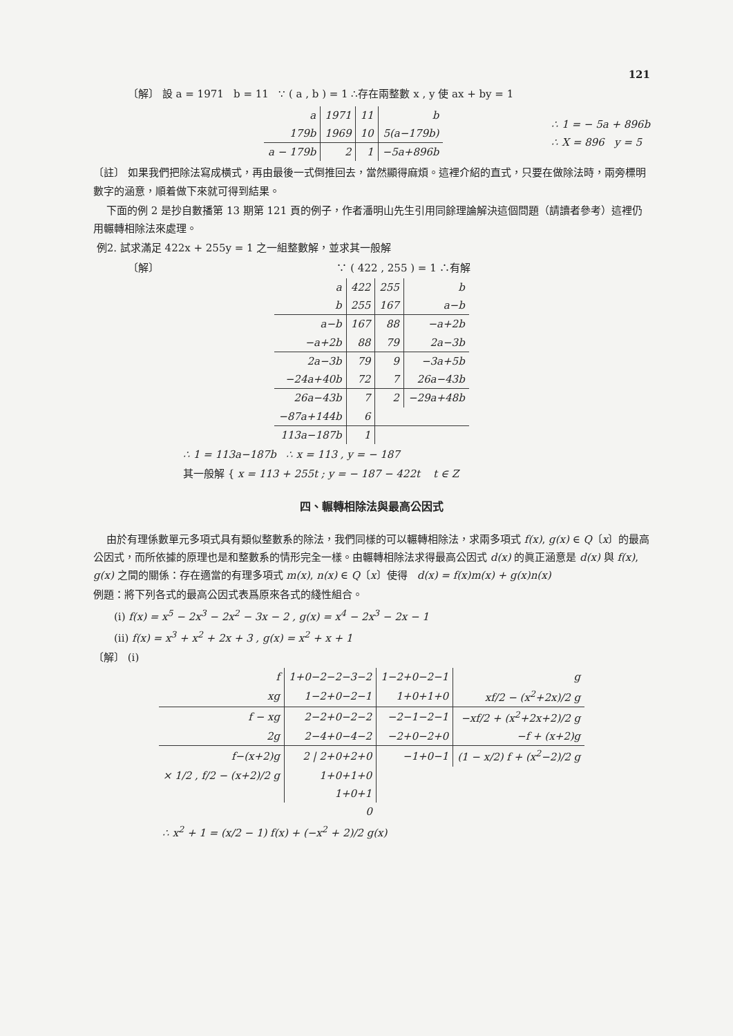121
〔解〕 設 a = 1971 b = 11 ∵ ( a , b ) = 1 ∴存在兩整數 x , y 使 ax + by = 1
| a | 1971 | 11 | b |
| 179b | 1969 | 10 | 5(a−179b) |
| a − 179b | 2 | 1 | −5a+896b |
∴ 1 = − 5a + 896b
∴ X = 896 y = 5
〔註〕 如果我們把除法寫成橫式，再由最後一式倒推回去，當然顯得麻煩。這裡介紹的直式，只要在做除法時，兩旁標明數字的涵意，順着做下來就可得到結果。
下面的例 2 是抄自數播第 13 期第 121 頁的例子，作者潘明山先生引用同餘理論解決這個問題（請讀者參考）這裡仍用輾轉相除法來處理。
例2. 試求滿足 422x + 255y = 1 之一組整數解，並求其一般解
〔解〕 ∵ ( 422 , 255 ) = 1 ∴有解
| a | 422 | 255 | b |
| b | 255 | 167 | a−b |
| a−b | 167 | 88 | −a+2b |
| −a+2b | 88 | 79 | 2a−3b |
| 2a−3b | 79 | 9 | −3a+5b |
| −24a+40b | 72 | 7 | 26a−43b |
| 26a−43b | 7 | 2 | −29a+48b |
| −87a+144b | 6 | | |
| 113a−187b | 1 | | |
∴ 1 = 113a−187b ∴ x = 113 , y = − 187
其一般解 { x = 113 + 255t ; y = − 187 − 422t t ∈ Z
四、輾轉相除法與最高公因式
由於有理係數單元多項式具有類似整數系的除法，我們同樣的可以輾轉相除法，求兩多項式 f(x), g(x) ∈ Q〔x〕的最高公因式，而所依據的原理也是和整數系的情形完全一樣。由輾轉相除法求得最高公因式 d(x) 的眞正涵意是 d(x) 與 f(x), g(x) 之間的關係：存在適當的有理多項式 m(x), n(x) ∈ Q〔x〕使得 d(x) = f(x)m(x) + g(x)n(x)
例題：將下列各式的最高公因式表爲原來各式的綫性組合。
(i) f(x) = x<sup>5</sup> − 2x<sup>3</sup> − 2x<sup>2</sup> − 3x − 2 , g(x) = x<sup>4</sup> − 2x<sup>3</sup> − 2x − 1
(ii) f(x) = x<sup>3</sup> + x<sup>2</sup> + 2x + 3 , g(x) = x<sup>2</sup> + x + 1
〔解〕 (i)
| f | 1+0−2−2−3−2 | 1−2+0−2−1 | g |
| xg | 1−2+0−2−1 | 1+0+1+0 | xf/2 − (x<sup>2</sup>+2x)/2 g |
| f − xg | 2−2+0−2−2 | −2−1−2−1 | −xf/2 + (x<sup>2</sup>+2x+2)/2 g |
| 2g | 2−4+0−4−2 | −2+0−2+0 | −f + (x+2)g |
| f−(x+2)g | 2 / 2+0+2+0 | −1+0−1 | (1 − x/2) f + (x<sup>2</sup>−2)/2 g |
| × 1/2 , f/2 − (x+2)/2 g | 1+0+1+0 | | |
| | 1+0+1 | | |
| | 0 | | |
∴ x<sup>2</sup> + 1 = (x/2 − 1) f(x) + (−x<sup>2</sup> + 2)/2 g(x)